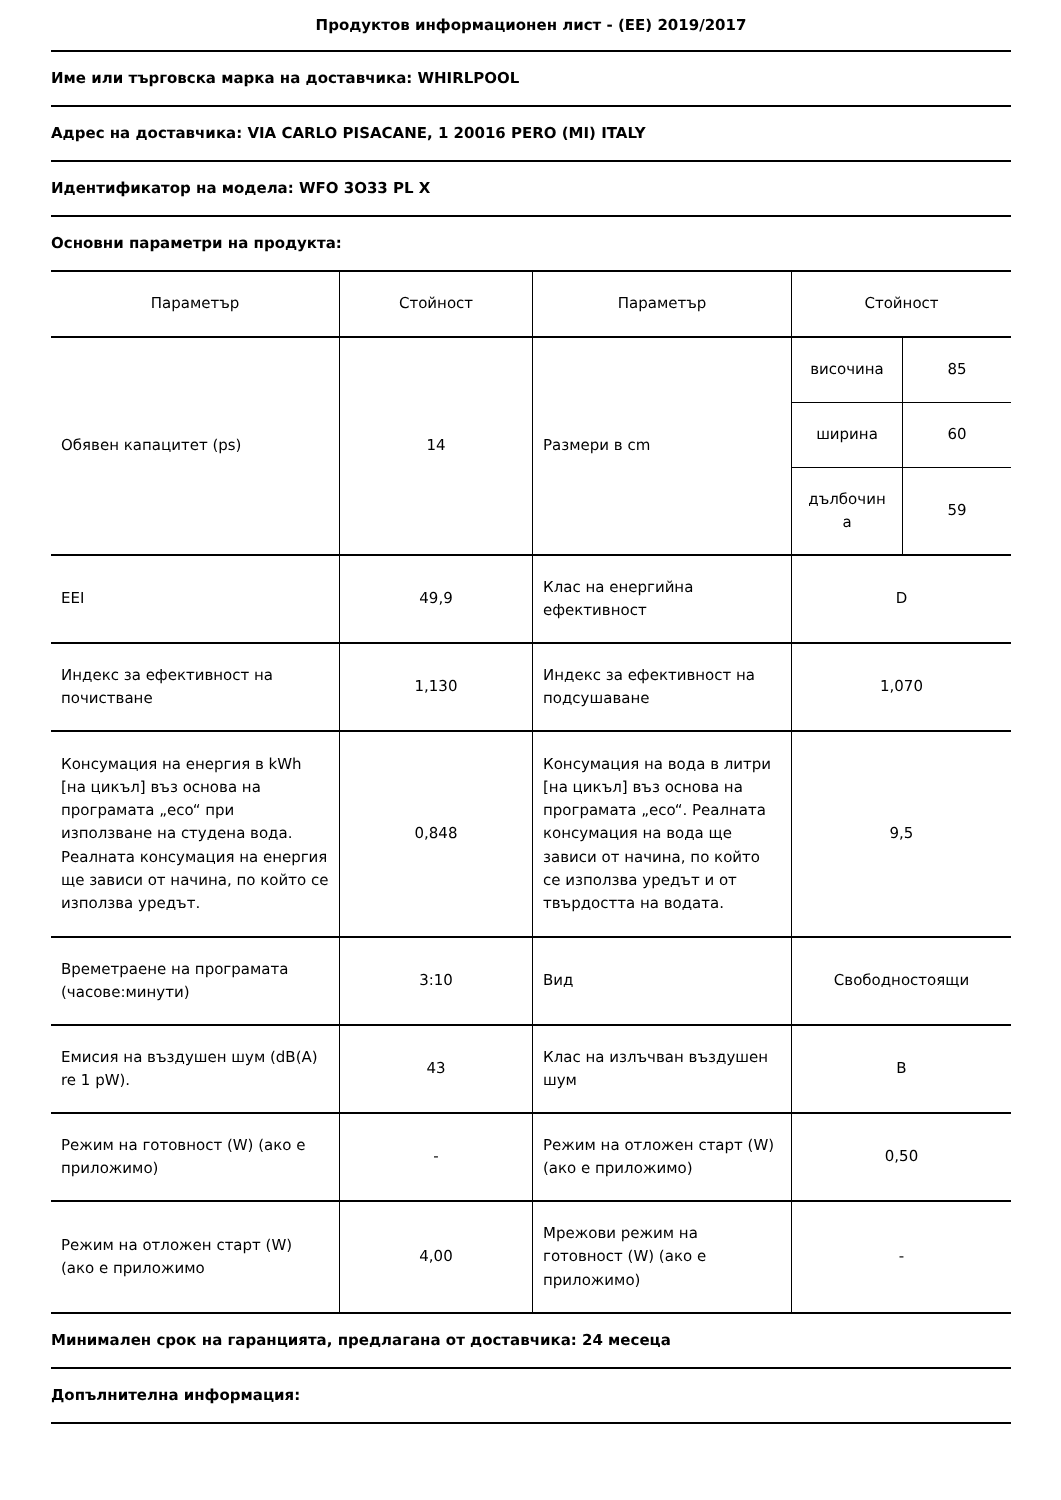Продуктов информационен лист - (ЕЕ) 2019/2017
Име или търговска марка на доставчика: WHIRLPOOL
Адрес на доставчика: VIA CARLO PISACANE, 1 20016 PERO (MI) ITALY
Идентификатор на модела: WFO 3O33 PL X
Основни параметри на продукта:
| Параметър | Стойност | Параметър | Стойност | |
| --- | --- | --- | --- | --- |
| Обявен капацитет (ps) | 14 | Размери в cm | височина | 85 |
| | | | ширина | 60 |
| | | | дълбочин а | 59 |
| EEI | 49,9 | Клас на енергийна ефективност | D | |
| Индекс за ефективност на почистване | 1,130 | Индекс за ефективност на подсушаване | 1,070 | |
| Консумация на енергия в kWh [на цикъл] въз основа на програмата „eco“ при използване на студена вода. Реалната консумация на енергия ще зависи от начина, по който се използва уредът. | 0,848 | Консумация на вода в литри [на цикъл] въз основа на програмата „eco“. Реалната консумация на вода ще зависи от начина, по който се използва уредът и от твърдостта на водата. | 9,5 | |
| Времетраене на програмата (часове:минути) | 3:10 | Вид | Свободностоящи | |
| Емисия на въздушен шум (dB(A) re 1 pW). | 43 | Клас на излъчван въздушен шум | B | |
| Режим на готовност (W) (ако е приложимо) | - | Режим на отложен старт (W) (ако е приложимо) | 0,50 | |
| Режим на отложен старт (W) (ако е приложимо | 4,00 | Мрежови режим на готовност (W) (ако е приложимо) | - | |
Минимален срок на гаранцията, предлагана от доставчика: 24 месеца
Допълнителна информация: